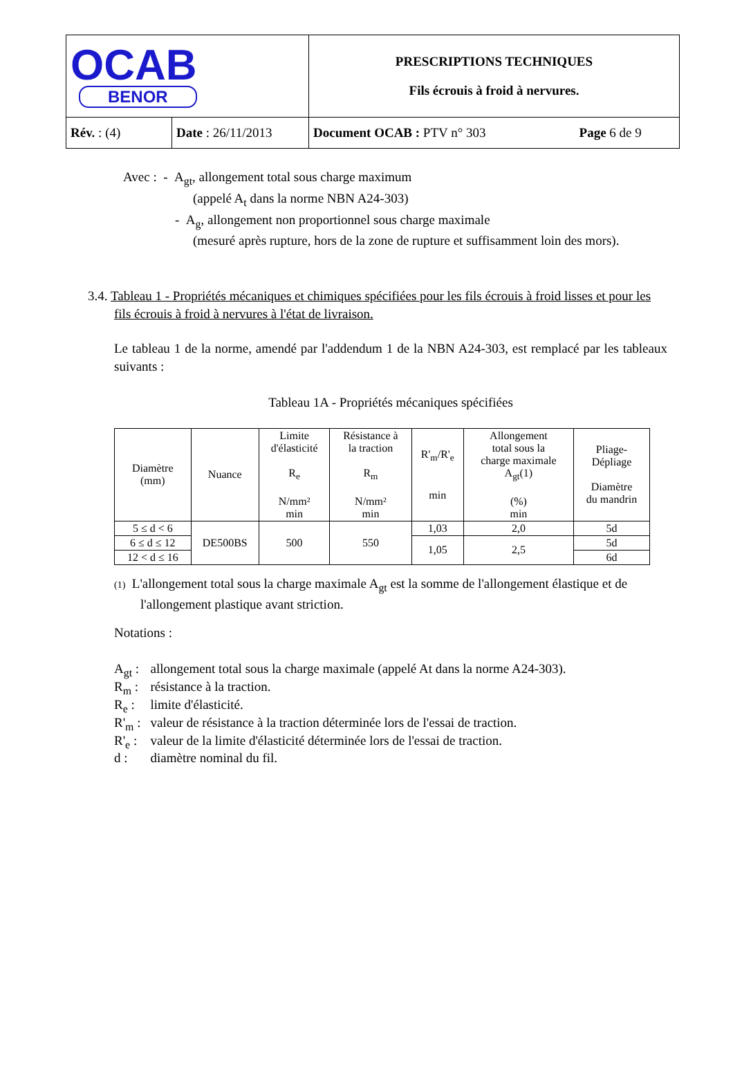| OCAB BENOR | | PRESCRIPTIONS TECHNIQUES Fils écrouis à froid à nervures. | |
| Rév. : (4) | Date : 26/11/2013 | Document OCAB : PTV n° 303 | Page 6 de 9 |
Avec : - A<sub>gt</sub>, allongement total sous charge maximum
(appelé A<sub>t</sub> dans la norme NBN A24-303)
- A<sub>g</sub>, allongement non proportionnel sous charge maximale
(mesuré après rupture, hors de la zone de rupture et suffisamment loin des mors).
3.4. Tableau 1 - Propriétés mécaniques et chimiques spécifiées pour les fils écrouis à froid lisses et pour les fils écrouis à froid à nervures à l'état de livraison.
Le tableau 1 de la norme, amendé par l'addendum 1 de la NBN A24-303, est remplacé par les tableaux suivants :
Tableau 1A - Propriétés mécaniques spécifiées
| Diamètre (mm) | Nuance | Limite d'élasticité R<sub>e</sub> N/mm² min | Résistance à la traction R<sub>m</sub> N/mm² min | R'<sub>m</sub>/R'<sub>e</sub> min | Allongement total sous la charge maximale A<sub>gt</sub>(1) (%) min | Pliage- Dépliage Diamètre du mandrin |
| --- | --- | --- | --- | --- | --- | --- |
| 5 ≤ d < 6 | DE500BS | 500 | 550 | 1,03 | 2,0 | 5d |
| 6 ≤ d ≤ 12 | | | | 1,05 | 2,5 | 5d |
| 12 < d ≤ 16 | | | | | | 6d |
(1) L'allongement total sous la charge maximale A<sub>gt</sub> est la somme de l'allongement élastique et de l'allongement plastique avant striction.
Notations :
| A<sub>gt</sub> : | allongement total sous la charge maximale (appelé At dans la norme A24-303). |
| R<sub>m</sub> : | résistance à la traction. |
| R<sub>e</sub> : | limite d'élasticité. |
| R'<sub>m</sub> : | valeur de résistance à la traction déterminée lors de l'essai de traction. |
| R'<sub>e</sub> : | valeur de la limite d'élasticité déterminée lors de l'essai de traction. |
| d : | diamètre nominal du fil. |